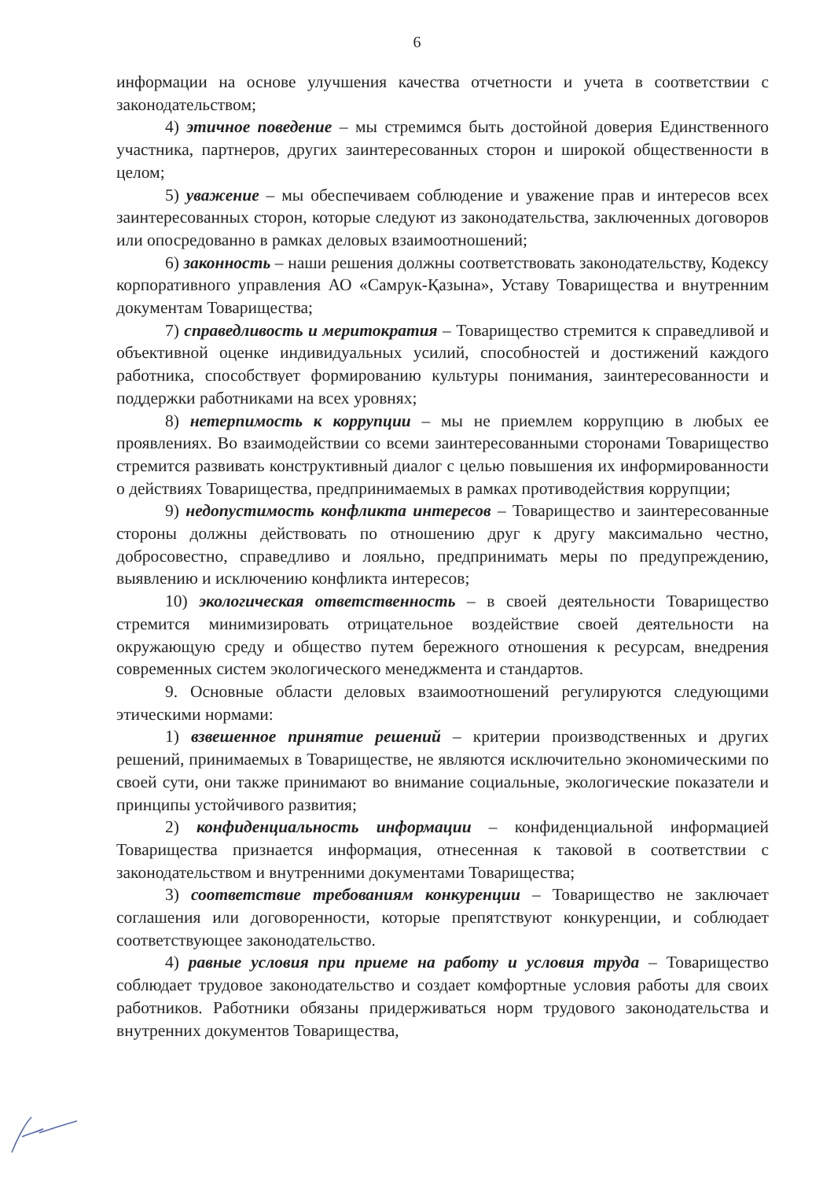6
информации на основе улучшения качества отчетности и учета в соответствии с законодательством;
4) этичное поведение – мы стремимся быть достойной доверия Единственного участника, партнеров, других заинтересованных сторон и широкой общественности в целом;
5) уважение – мы обеспечиваем соблюдение и уважение прав и интересов всех заинтересованных сторон, которые следуют из законодательства, заключенных договоров или опосредованно в рамках деловых взаимоотношений;
6) законность – наши решения должны соответствовать законодательству, Кодексу корпоративного управления АО «Самрук-Қазына», Уставу Товарищества и внутренним документам Товарищества;
7) справедливость и меритократия – Товарищество стремится к справедливой и объективной оценке индивидуальных усилий, способностей и достижений каждого работника, способствует формированию культуры понимания, заинтересованности и поддержки работниками на всех уровнях;
8) нетерпимость к коррупции – мы не приемлем коррупцию в любых ее проявлениях. Во взаимодействии со всеми заинтересованными сторонами Товарищество стремится развивать конструктивный диалог с целью повышения их информированности о действиях Товарищества, предпринимаемых в рамках противодействия коррупции;
9) недопустимость конфликта интересов – Товарищество и заинтересованные стороны должны действовать по отношению друг к другу максимально честно, добросовестно, справедливо и лояльно, предпринимать меры по предупреждению, выявлению и исключению конфликта интересов;
10) экологическая ответственность – в своей деятельности Товарищество стремится минимизировать отрицательное воздействие своей деятельности на окружающую среду и общество путем бережного отношения к ресурсам, внедрения современных систем экологического менеджмента и стандартов.
9. Основные области деловых взаимоотношений регулируются следующими этическими нормами:
1) взвешенное принятие решений – критерии производственных и других решений, принимаемых в Товариществе, не являются исключительно экономическими по своей сути, они также принимают во внимание социальные, экологические показатели и принципы устойчивого развития;
2) конфиденциальность информации – конфиденциальной информацией Товарищества признается информация, отнесенная к таковой в соответствии с законодательством и внутренними документами Товарищества;
3) соответствие требованиям конкуренции – Товарищество не заключает соглашения или договоренности, которые препятствуют конкуренции, и соблюдает соответствующее законодательство.
4) равные условия при приеме на работу и условия труда – Товарищество соблюдает трудовое законодательство и создает комфортные условия работы для своих работников. Работники обязаны придерживаться норм трудового законодательства и внутренних документов Товарищества,